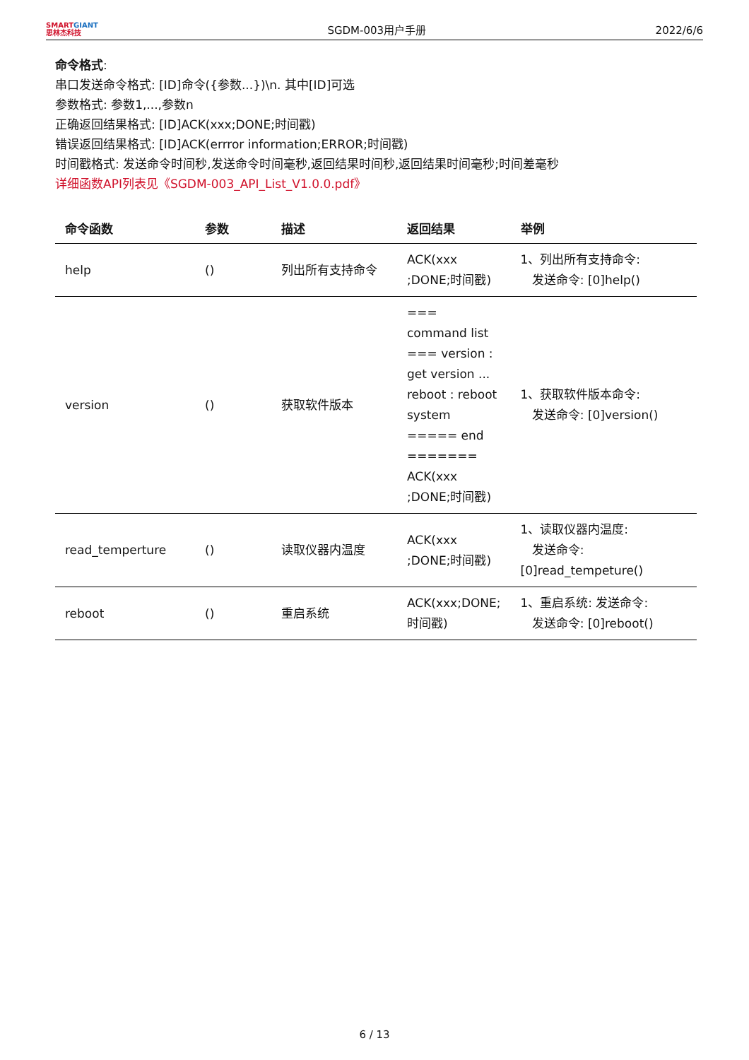SMARTGIANT
思林杰科技
SGDM-003用户手册
2022/6/6
命令格式:
串口发送命令格式: [ID]命令({参数...})\n. 其中[ID]可选
参数格式: 参数1,...,参数n
正确返回结果格式: [ID]ACK(xxx;DONE;时间戳)
错误返回结果格式: [ID]ACK(errror information;ERROR;时间戳)
时间戳格式: 发送命令时间秒,发送命令时间毫秒,返回结果时间秒,返回结果时间毫秒;时间差毫秒
详细函数API列表见《SGDM-003_API_List_V1.0.0.pdf》
| 命令函数 | 参数 | 描述 | 返回结果 | 举例 |
| --- | --- | --- | --- | --- |
| help | () | 列出所有支持命令 | ACK(xxx ;DONE;时间戳) | 1、列出所有支持命令: 发送命令: [0]help() |
| version | () | 获取软件版本 | === command list === version : get version ... reboot : reboot system ===== end ======= ACK(xxx ;DONE;时间戳) | 1、获取软件版本命令: 发送命令: [0]version() |
| read_temperture | () | 读取仪器内温度 | ACK(xxx ;DONE;时间戳) | 1、读取仪器内温度: 发送命令: [0]read_tempeture() |
| reboot | () | 重启系统 | ACK(xxx;DONE;时间戳) | 1、重启系统: 发送命令: 发送命令: [0]reboot() |
6 / 13